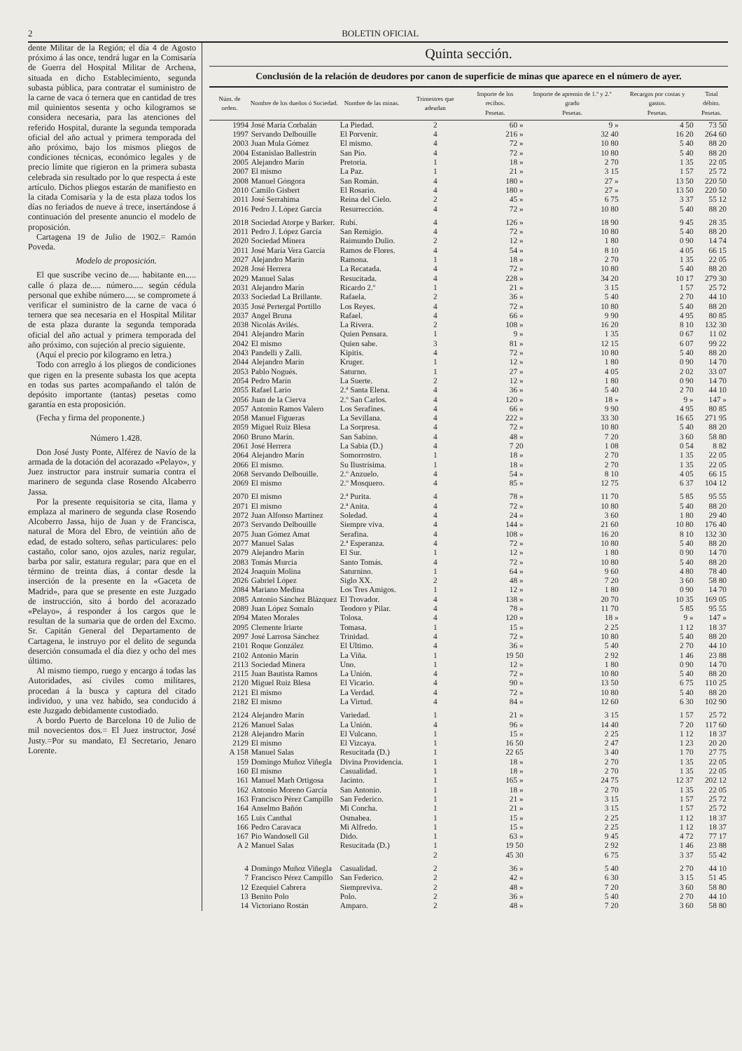2 BOLETIN OFICIAL
dente Militar de la Región; el día 4 de Agosto próximo á las once, tendrá lugar en la Comisaría de Guerra del Hospital Militar de Archena, situada en dicho Establecimiento, segunda subasta pública, para contratar el suministro de la carne de vaca ó ternera que en cantidad de tres mil quinientos sesenta y ocho kilogramos se considera necesaria, para las atenciones del referido Hospital, durante la segunda temporada oficial del año actual y primera temporada del año próximo, bajo los mismos pliegos de condiciones técnicas, económico legales y de precio límite que rigieron en la primera subasta celebrada sin resultado por lo que respecta á este artículo. Dichos pliegos estarán de manifiesto en la citada Comisaría y la de esta plaza todos los días no feriados de nueve á trece, insertándose á continuación del presente anuncio el modelo de proposición.
Cartagena 19 de Julio de 1902.= Ramón Poveda.
Modelo de proposición.
El que suscribe vecino de..... habitante en..... calle ó plaza de..... número..... según cédula personal que exhibe número..... se compromete á verificar el suministro de la carne de vaca ó ternera que sea necesaria en el Hospital Militar de esta plaza durante la segunda temporada oficial del año actual y primera temporada del año próximo, con sujeción al precio siguiente.
(Aquí el precio por kilogramo en letra.)
Todo con arreglo á los pliegos de condiciones que rigen en la presente subasta los que acepta en todas sus partes acompañando el talón de depósito importante (tantas) pesetas como garantía en esta proposición.
(Fecha y firma del proponente.)
Número 1.428.
Don José Justy Ponte, Alférez de Navío de la armada de la dotación del acorazado «Pelayo», y Juez instructor para instruir sumaria contra el marinero de segunda clase Rosendo Alcaberro Jassa.
Por la presente requisitoria se cita, llama y emplaza al marinero de segunda clase Rosendo Alcoberro Jassa, hijo de Juan y de Francisca, natural de Mora del Ebro, de veintiún año de edad, de estado soltero, señas particulares: pelo castaño, color sano, ojos azules, nariz regular, barba por salir, estatura regular; para que en el término de treinta días, á contar desde la inserción de la presente en la «Gaceta de Madrid», para que se presente en este Juzgado de instrucción, sito á bordo del acorazado «Pelayo», á responder á los cargos que le resultan de la sumaria que de orden del Excmo. Sr. Capitán General del Departamento de Cartagena, le instruyo por el delito de segunda deserción consumada el día diez y ocho del mes último.
Al mismo tiempo, ruego y encargo á todas las Autoridades, así civiles como militares, procedan á la busca y captura del citado individuo, y una vez habido, sea conducido á este Juzgado debidamente custodiado.
A bordo Puerto de Barcelona 10 de Julio de mil novecientos dos.= El Juez instructor, José Justy.=Por su mandato, El Secretario, Jenaro Lorente.
Quinta sección.
Conclusión de la relación de deudores por canon de superficie de minas que aparece en el número de ayer.
| Núm. de orden. | Nombre de los dueños ó Sociedad. | Nombre de las minas. | Trimestres que adeudan | Importe de los recibos. Pesetas. | Importe de apremio de 1.º y 2.º grado Pesetas. | Recargos por costas y gastos. Pesetas. | Total débito. Pesetas. |
| --- | --- | --- | --- | --- | --- | --- | --- |
| 1994 | José María Corbalán | La Piedad. | 2 | 60 » | 9 » | 4 50 | 73 50 |
| 1997 | Servando Delbouille | El Porvenir. | 4 | 216 » | 32 40 | 16 20 | 264 60 |
| 2003 | Juan Mula Gómez | El mismo. | 4 | 72 » | 10 80 | 5 40 | 88 20 |
| 2004 | Estanislao Ballestrín | San Pío. | 4 | 72 » | 10 80 | 5 40 | 88 20 |
| 2005 | Alejandro Marín | Pretoria. | 1 | 18 » | 2 70 | 1 35 | 22 05 |
| 2007 | El mismo | La Paz. | 1 | 21 » | 3 15 | 1 57 | 25 72 |
| 2008 | Manuel Góngora | San Román. | 4 | 180 » | 27 » | 13 50 | 220 50 |
| 2010 | Camilo Gisbert | El Rosario. | 4 | 180 » | 27 » | 13 50 | 220 50 |
| 2011 | José Serrahima | Reina del Cielo. | 2 | 45 » | 6 75 | 3 37 | 55 12 |
| 2016 | Pedro J. López García | Resurrección. | 4 | 72 » | 10 80 | 5 40 | 88 20 |
| 2018 | Sociedad Atorpe y Barker. | Rubí. | 4 | 126 » | 18 90 | 9 45 | 28 35 |
| 2011 | Pedro J. López García | San Remigio. | 4 | 72 » | 10 80 | 5 40 | 88 20 |
| 2020 | Sociedad Minera | Raimundo Dulio. | 2 | 12 » | 1 80 | 0 90 | 14 74 |
| 2011 | José María Vera García | Ramos de Flores. | 4 | 54 » | 8 10 | 4 05 | 66 15 |
| 2027 | Alejandro Marín | Ramona. | 1 | 18 » | 2 70 | 1 35 | 22 05 |
| 2028 | José Herrera | La Recatada. | 4 | 72 » | 10 80 | 5 40 | 88 20 |
| 2029 | Manuel Salas | Resucitada. | 4 | 228 » | 34 20 | 10 17 | 279 30 |
| 2031 | Alejandro Marín | Ricardo 2.º | 1 | 21 » | 3 15 | 1 57 | 25 72 |
| 2033 | Sociedad La Brillante. | Rafaela. | 2 | 36 » | 5 40 | 2 70 | 44 10 |
| 2035 | José Pertergal Portillo | Los Reyes. | 4 | 72 » | 10 80 | 5 40 | 88 20 |
| 2037 | Angel Bruna | Rafael. | 4 | 66 » | 9 90 | 4 95 | 80 85 |
| 2038 | Nicolás Avilés. | La Rivera. | 2 | 108 » | 16 20 | 8 10 | 132 30 |
| 2041 | Alejandro Marín | Quien Pensara. | 1 | 9 » | 1 35 | 0 67 | 11 02 |
| 2042 | El mismo | Quien sabe. | 3 | 81 » | 12 15 | 6 07 | 99 22 |
| 2043 | Pandelli y Zalli. | Kipitis. | 4 | 72 » | 10 80 | 5 40 | 88 20 |
| 2044 | Alejandro Marín | Kruger. | 1 | 12 » | 1 80 | 0 90 | 14 70 |
| 2053 | Pablo Nogués. | Saturno. | 1 | 27 » | 4 05 | 2 02 | 33 07 |
| 2054 | Pedro Marín | La Suerte. | 2 | 12 » | 1 80 | 0 90 | 14 70 |
| 2055 | Rafael Lario | 2.ª Santa Elena. | 4 | 36 » | 5 40 | 2 70 | 44 10 |
| 2056 | Juan de la Cierva | 2.º San Carlos. | 4 | 120 » | 18 » | 9 » | 147 » |
| 2057 | Antonio Ramos Valero | Los Serafines. | 4 | 66 » | 9 90 | 4 95 | 80 85 |
| 2058 | Manuel Figueras | La Sevillana. | 4 | 222 » | 33 30 | 16 65 | 271 95 |
| 2059 | Miguel Ruiz Blesa | La Sorpresa. | 4 | 72 » | 10 80 | 5 40 | 88 20 |
| 2060 | Bruno Marín. | San Sabino. | 4 | 48 » | 7 20 | 3 60 | 58 80 |
| 2061 | José Herrera | La Sabia (D.) | 4 | 7 20 | 1 08 | 0 54 | 8 82 |
| 2064 | Alejandro Marín | Somorrostro. | 1 | 18 » | 2 70 | 1 35 | 22 05 |
| 2066 | El mismo. | Su Ilustrísima. | 1 | 18 » | 2 70 | 1 35 | 22 05 |
| 2068 | Servando Delbouille. | 2.º Anzuelo. | 4 | 54 » | 8 10 | 4 05 | 66 15 |
| 2069 | El mismo | 2.º Mosquero. | 4 | 85 » | 12 75 | 6 37 | 104 12 |
| 2070 | El mismo | 2.ª Purita. | 4 | 78 » | 11 70 | 5 85 | 95 55 |
| 2071 | El mismo | 2.ª Anita. | 4 | 72 » | 10 80 | 5 40 | 88 20 |
| 2072 | Juan Alfonso Martínez | Soledad. | 4 | 24 » | 3 60 | 1 80 | 29 40 |
| 2073 | Servando Delbouille | Siempre viva. | 4 | 144 » | 21 60 | 10 80 | 176 40 |
| 2075 | Juan Gómez Amat | Serafina. | 4 | 108 » | 16 20 | 8 10 | 132 30 |
| 2077 | Manuel Salas | 2.ª Esperanza. | 4 | 72 » | 10 80 | 5 40 | 88 20 |
| 2079 | Alejandro Marín | El Sur. | 1 | 12 » | 1 80 | 0 90 | 14 70 |
| 2083 | Tomás Murcia | Santo Tomás. | 4 | 72 » | 10 80 | 5 40 | 88 20 |
| 2024 | Joaquín Molina | Saturnino. | 1 | 64 » | 9 60 | 4 80 | 78 40 |
| 2026 | Gabriel López | Siglo XX. | 2 | 48 » | 7 20 | 3 60 | 58 80 |
| 2084 | Mariano Medina | Los Tres Amigos. | 1 | 12 » | 1 80 | 0 90 | 14 70 |
| 2085 | Antonio Sánchez Blázquez | El Trovador. | 4 | 138 » | 20 70 | 10 35 | 169 05 |
| 2089 | Juan López Somalo | Teodoro y Pilar. | 4 | 78 » | 11 70 | 5 85 | 95 55 |
| 2094 | Mateo Morales | Tolosa. | 4 | 120 » | 18 » | 9 » | 147 » |
| 2095 | Clemente Iriarte | Tomasa. | 1 | 15 » | 2 25 | 1 12 | 18 37 |
| 2097 | José Larrosa Sánchez | Trinidad. | 4 | 72 » | 10 80 | 5 40 | 88 20 |
| 2101 | Roque González | El Ultimo. | 4 | 36 » | 5 40 | 2 70 | 44 10 |
| 2102 | Antonio Marín | La Viña. | 1 | 19 50 | 2 92 | 1 46 | 23 88 |
| 2113 | Sociedad Minera | Uno. | 1 | 12 » | 1 80 | 0 90 | 14 70 |
| 2115 | Juan Bautista Ramos | La Unión. | 4 | 72 » | 10 80 | 5 40 | 88 20 |
| 2120 | Miguel Ruiz Blesa | El Vicario. | 4 | 90 » | 13 50 | 6 75 | 110 25 |
| 2121 | El mismo | La Verdad. | 4 | 72 » | 10 80 | 5 40 | 88 20 |
| 2182 | El mismo | La Virtud. | 4 | 84 » | 12 60 | 6 30 | 102 90 |
| 2124 | Alejandro Marín | Variedad. | 1 | 21 » | 3 15 | 1 57 | 25 72 |
| 2126 | Manuel Salas | La Unión. | 4 | 96 » | 14 40 | 7 20 | 117 60 |
| 2128 | Alejandro Marín | El Vulcano. | 1 | 15 » | 2 25 | 1 12 | 18 37 |
| 2129 | El mismo | El Vizcaya. | 1 | 16 50 | 2 47 | 1 23 | 20 20 |
| A 158 | Manuel Salas | Resucitada (D.) | 1 | 22 65 | 3 40 | 1 70 | 27 75 |
| 159 | Domingo Muñoz Viñegla | Divina Providencia. | 1 | 18 » | 2 70 | 1 35 | 22 05 |
| 160 | El mismo | Casualidad. | 1 | 18 » | 2 70 | 1 35 | 22 05 |
| 161 | Manuel Marh Ortigosa | Jacinto. | 1 | 165 » | 24 75 | 12 37 | 202 12 |
| 162 | Antonio Moreno García | San Antonio. | 1 | 18 » | 2 70 | 1 35 | 22 05 |
| 163 | Francisco Pérez Campillo | San Federico. | 1 | 21 » | 3 15 | 1 57 | 25 72 |
| 164 | Anselmo Bañón | Mi Concha. | 1 | 21 » | 3 15 | 1 57 | 25 72 |
| 165 | Luis Canthal | Osmabea. | 1 | 15 » | 2 25 | 1 12 | 18 37 |
| 166 | Pedro Caravaca | Mi Alfredo. | 1 | 15 » | 2 25 | 1 12 | 18 37 |
| 167 | Pio Wandosell Gil | Dido. | 1 | 63 » | 9 45 | 4 72 | 77 17 |
| A 2 | Manuel Salas | Resucitada (D.) | 1 | 19 50 | 2 92 | 1 46 | 23 88 |
| | | | 2 | 45 30 | 6 75 | 3 37 | 55 42 |
| 4 | Domingo Muñoz Viñegla | Casualidad. | 2 | 36 » | 5 40 | 2 70 | 44 10 |
| 7 | Francisco Pérez Campillo | San Federico. | 2 | 42 » | 6 30 | 3 15 | 51 45 |
| 12 | Ezequiel Cabrera | Siempreviva. | 2 | 48 » | 7 20 | 3 60 | 58 80 |
| 13 | Benito Polo | Polo. | 2 | 36 » | 5 40 | 2 70 | 44 10 |
| 14 | Victoriano Rostán | Amparo. | 2 | 48 » | 7 20 | 3 60 | 58 80 |